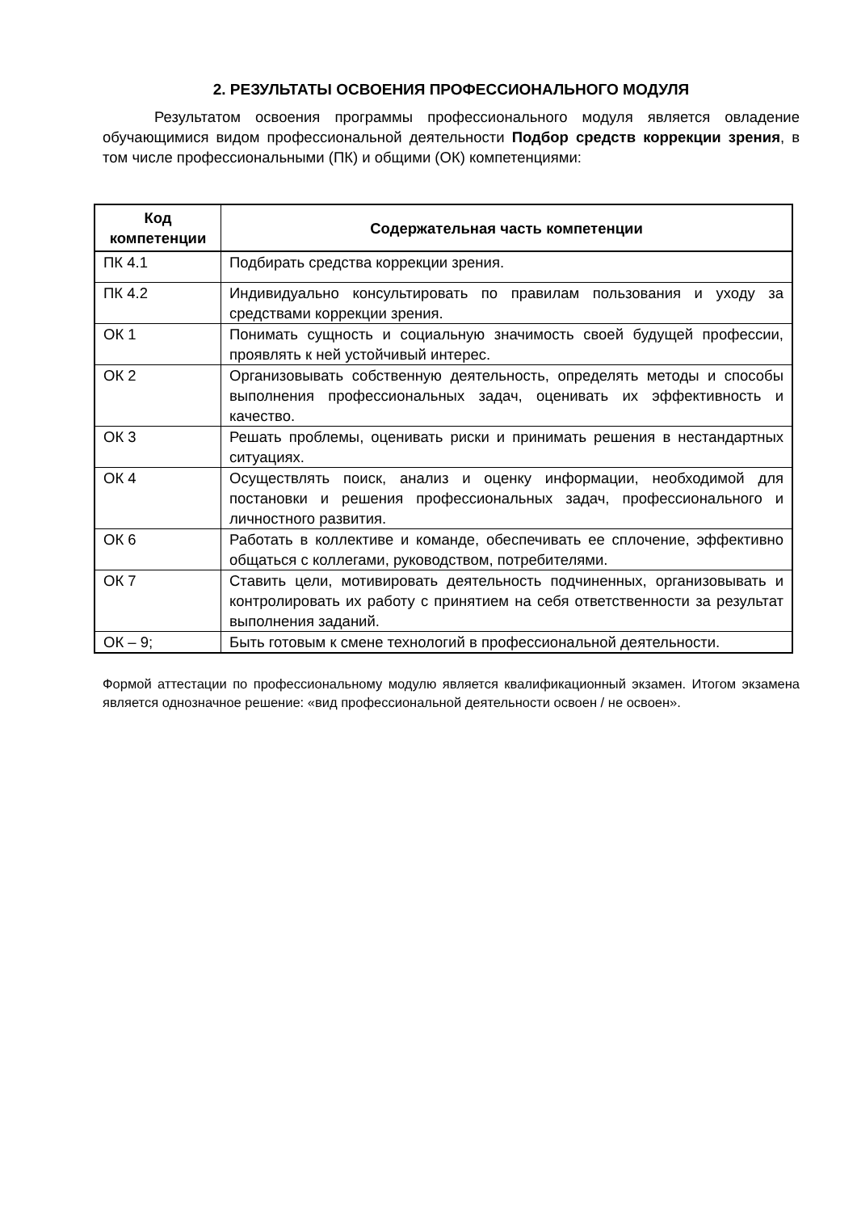2. РЕЗУЛЬТАТЫ ОСВОЕНИЯ ПРОФЕССИОНАЛЬНОГО МОДУЛЯ
Результатом освоения программы профессионального модуля является овладение обучающимися видом профессиональной деятельности Подбор средств коррекции зрения, в том числе профессиональными (ПК) и общими (ОК) компетенциями:
| Код компетенции | Содержательная часть компетенции |
| --- | --- |
| ПК 4.1 | Подбирать средства коррекции зрения. |
| ПК 4.2 | Индивидуально консультировать по правилам пользования и уходу за средствами коррекции зрения. |
| ОК 1 | Понимать сущность и социальную значимость своей будущей профессии, проявлять к ней устойчивый интерес. |
| ОК 2 | Организовывать собственную деятельность, определять методы и способы выполнения профессиональных задач, оценивать их эффективность и качество. |
| ОК 3 | Решать проблемы, оценивать риски и принимать решения в нестандартных ситуациях. |
| ОК 4 | Осуществлять поиск, анализ и оценку информации, необходимой для постановки и решения профессиональных задач, профессионального и личностного развития. |
| ОК 6 | Работать в коллективе и команде, обеспечивать ее сплочение, эффективно общаться с коллегами, руководством, потребителями. |
| ОК 7 | Ставить цели, мотивировать деятельность подчиненных, организовывать и контролировать их работу с принятием на себя ответственности за результат выполнения заданий. |
| ОК – 9; | Быть готовым к смене технологий в профессиональной деятельности. |
Формой аттестации по профессиональному модулю является квалификационный экзамен. Итогом экзамена является однозначное решение: «вид профессиональной деятельности освоен / не освоен».